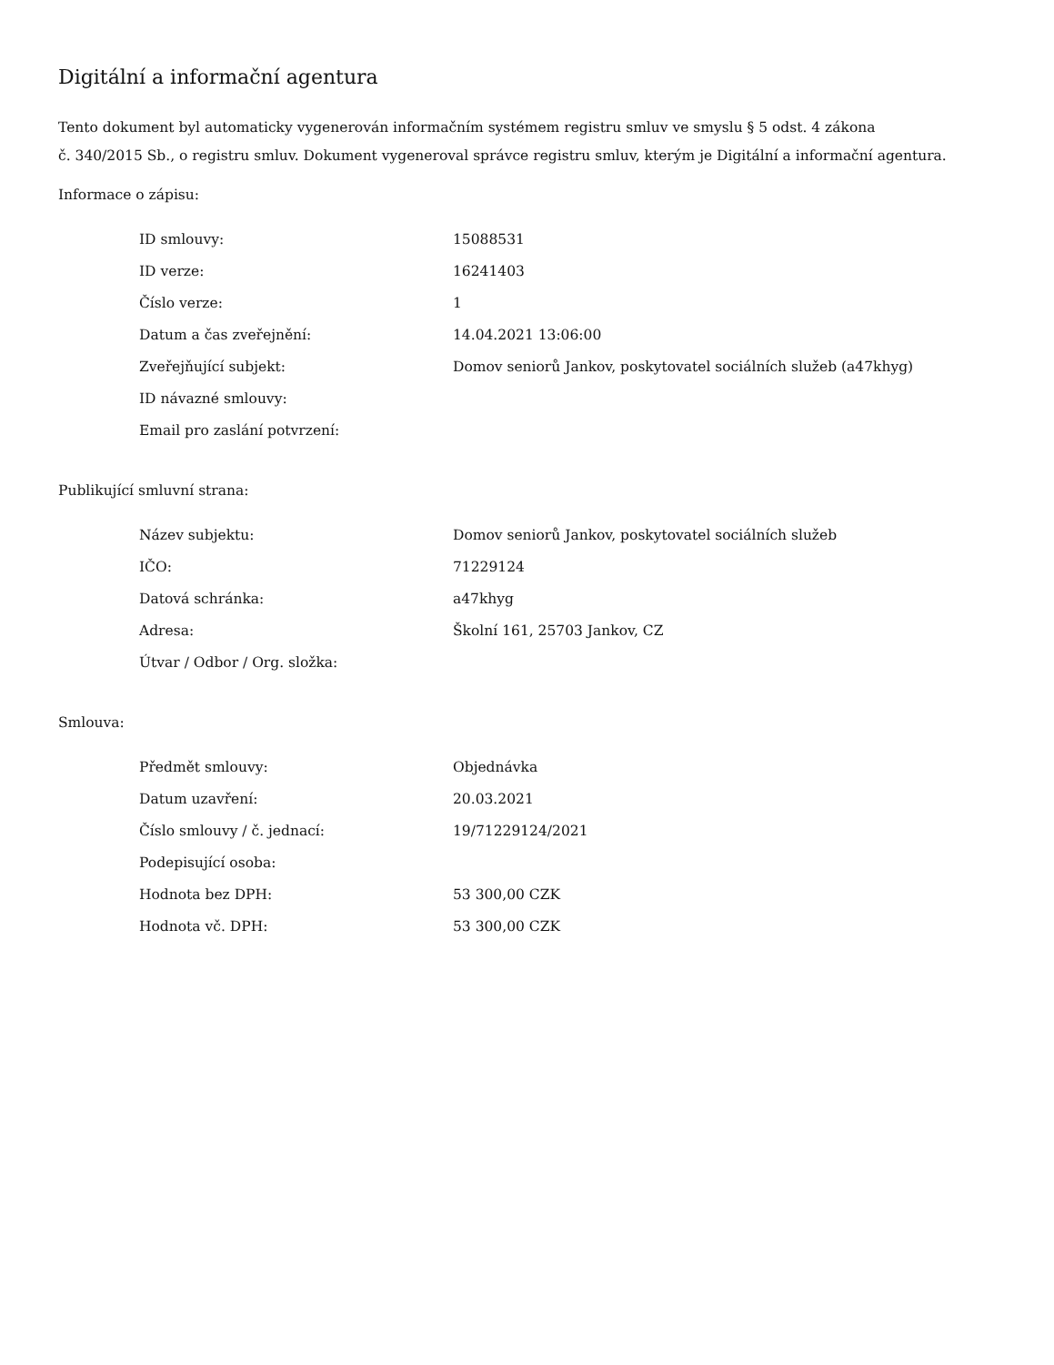Digitální a informační agentura
Tento dokument byl automaticky vygenerován informačním systémem registru smluv ve smyslu § 5 odst. 4 zákona
č. 340/2015 Sb., o registru smluv. Dokument vygeneroval správce registru smluv, kterým je Digitální a informační agentura.
Informace o zápisu:
| ID smlouvy: | 15088531 |
| ID verze: | 16241403 |
| Číslo verze: | 1 |
| Datum a čas zveřejnění: | 14.04.2021 13:06:00 |
| Zveřejňující subjekt: | Domov seniorů Jankov, poskytovatel sociálních služeb (a47khyg) |
| ID návazné smlouvy: | |
| Email pro zaslání potvrzení: | |
Publikující smluvní strana:
| Název subjektu: | Domov seniorů Jankov, poskytovatel sociálních služeb |
| IČO: | 71229124 |
| Datová schránka: | a47khyg |
| Adresa: | Školní 161, 25703 Jankov, CZ |
| Útvar / Odbor / Org. složka: | |
Smlouva:
| Předmět smlouvy: | Objednávka |
| Datum uzavření: | 20.03.2021 |
| Číslo smlouvy / č. jednací: | 19/71229124/2021 |
| Podepisující osoba: | |
| Hodnota bez DPH: | 53 300,00 CZK |
| Hodnota vč. DPH: | 53 300,00 CZK |